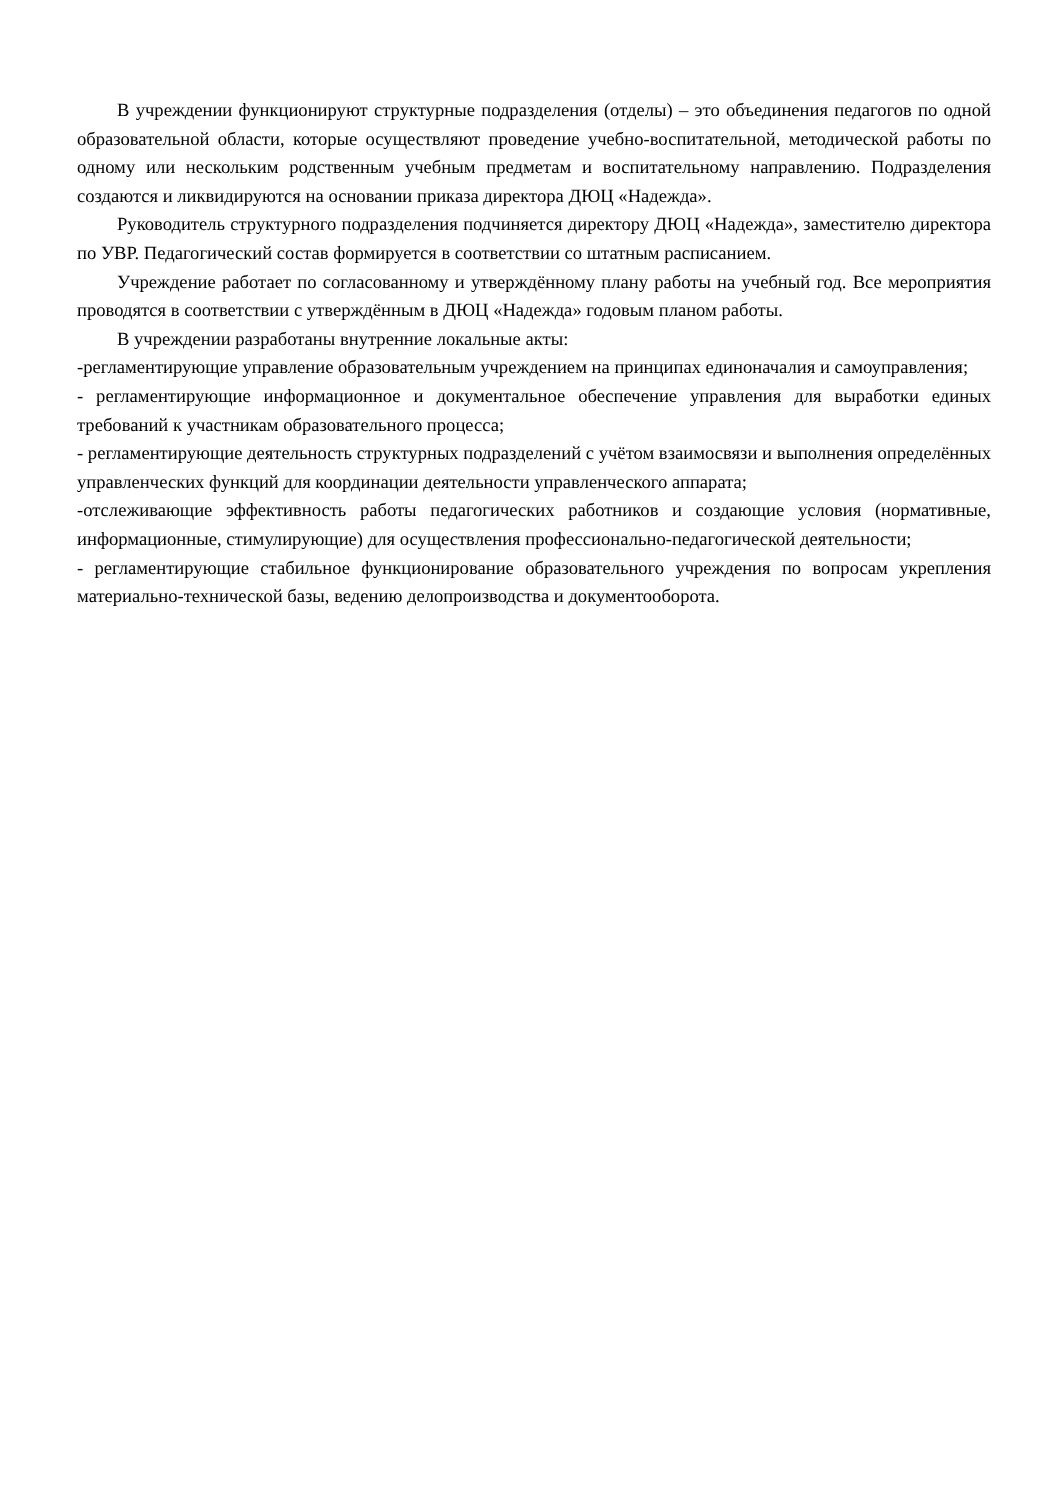В учреждении функционируют структурные подразделения (отделы) – это объединения педагогов по одной образовательной области, которые осуществляют проведение учебно-воспитательной, методической работы по одному или нескольким родственным учебным предметам и воспитательному направлению. Подразделения создаются и ликвидируются на основании приказа директора ДЮЦ «Надежда».
Руководитель структурного подразделения подчиняется директору ДЮЦ «Надежда», заместителю директора по УВР. Педагогический состав формируется в соответствии со штатным расписанием.
Учреждение работает по согласованному и утверждённому плану работы на учебный год. Все мероприятия проводятся в соответствии с утверждённым в ДЮЦ «Надежда» годовым планом работы.
В учреждении разработаны внутренние локальные акты:
-регламентирующие управление образовательным учреждением на принципах единоначалия и самоуправления;
- регламентирующие информационное и документальное обеспечение управления для выработки единых требований к участникам образовательного процесса;
- регламентирующие деятельность структурных подразделений с учётом взаимосвязи и выполнения определённых управленческих функций для координации деятельности управленческого аппарата;
-отслеживающие эффективность работы педагогических работников и создающие условия (нормативные, информационные, стимулирующие) для осуществления профессионально-педагогической деятельности;
- регламентирующие стабильное функционирование образовательного учреждения по вопросам укрепления материально-технической базы, ведению делопроизводства и документооборота.